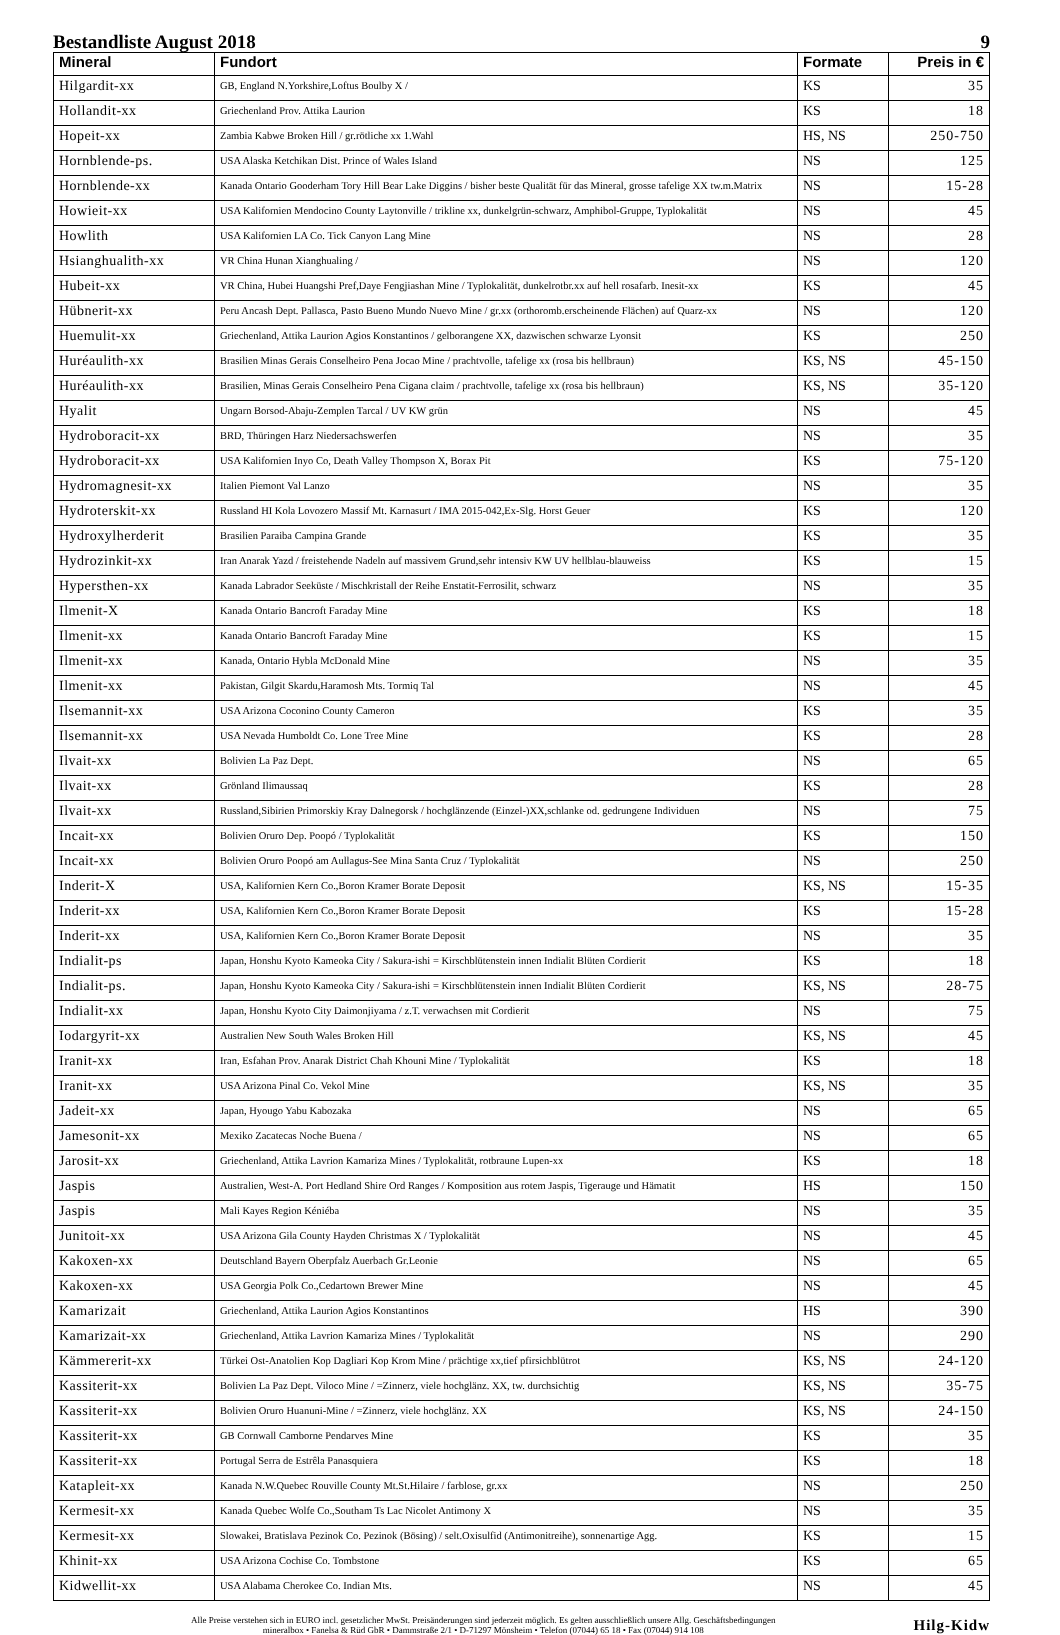Bestandliste August 2018 9
| Mineral | Fundort | Formate | Preis in € |
| --- | --- | --- | --- |
| Hilgardit-xx | GB, England N.Yorkshire,Loftus Boulby X / | KS | 35 |
| Hollandit-xx | Griechenland Prov. Attika Laurion | KS | 18 |
| Hopeit-xx | Zambia Kabwe Broken Hill / gr.rötliche xx 1.Wahl | HS, NS | 250-750 |
| Hornblende-ps. | USA Alaska Ketchikan Dist. Prince of Wales Island | NS | 125 |
| Hornblende-xx | Kanada Ontario Gooderham Tory Hill Bear Lake Diggins / bisher beste Qualität für das Mineral, grosse tafelige XX tw.m.Matrix | NS | 15-28 |
| Howieit-xx | USA Kalifornien Mendocino County Laytonville / trikline xx, dunkelgrün-schwarz, Amphibol-Gruppe, Typlokalität | NS | 45 |
| Howlith | USA Kalifornien LA Co. Tick Canyon Lang Mine | NS | 28 |
| Hsianghualith-xx | VR China Hunan Xianghualing / | NS | 120 |
| Hubeit-xx | VR China, Hubei Huangshi Pref,Daye Fengjiashan Mine / Typlokalität, dunkelrotbr.xx auf hell rosafarb. Inesit-xx | KS | 45 |
| Hübnerit-xx | Peru Ancash Dept. Pallasca, Pasto Bueno Mundo Nuevo Mine / gr.xx (orthoromb.erscheinende Flächen) auf Quarz-xx | NS | 120 |
| Huemulit-xx | Griechenland, Attika Laurion Agios Konstantinos / gelborangene XX, dazwischen schwarze Lyonsit | KS | 250 |
| Huréaulith-xx | Brasilien Minas Gerais Conselheiro Pena Jocao Mine / prachtvolle, tafelige xx (rosa bis hellbraun) | KS, NS | 45-150 |
| Huréaulith-xx | Brasilien, Minas Gerais Conselheiro Pena Cigana claim / prachtvolle, tafelige xx (rosa bis hellbraun) | KS, NS | 35-120 |
| Hyalit | Ungarn Borsod-Abaju-Zemplen Tarcal / UV KW grün | NS | 45 |
| Hydroboracit-xx | BRD, Thüringen Harz Niedersachswerfen | NS | 35 |
| Hydroboracit-xx | USA Kalifornien Inyo Co, Death Valley Thompson X, Borax Pit | KS | 75-120 |
| Hydromagnesit-xx | Italien Piemont Val Lanzo | NS | 35 |
| Hydroterskit-xx | Russland HI Kola Lovozero Massif Mt. Karnasurt / IMA 2015-042,Ex-Slg. Horst Geuer | KS | 120 |
| Hydroxylherderit | Brasilien Paraiba Campina Grande | KS | 35 |
| Hydrozinkit-xx | Iran Anarak Yazd / freistehende Nadeln auf massivem Grund,sehr intensiv KW UV hellblau-blauweiss | KS | 15 |
| Hypersthen-xx | Kanada Labrador Seeküste / Mischkristall der Reihe Enstatit-Ferrosilit, schwarz | NS | 35 |
| Ilmenit-X | Kanada Ontario Bancroft Faraday Mine | KS | 18 |
| Ilmenit-xx | Kanada Ontario Bancroft Faraday Mine | KS | 15 |
| Ilmenit-xx | Kanada, Ontario Hybla McDonald Mine | NS | 35 |
| Ilmenit-xx | Pakistan, Gilgit Skardu,Haramosh Mts. Tormiq Tal | NS | 45 |
| Ilsemannit-xx | USA Arizona Coconino County Cameron | KS | 35 |
| Ilsemannit-xx | USA Nevada Humboldt Co. Lone Tree Mine | KS | 28 |
| Ilvait-xx | Bolivien La Paz Dept. | NS | 65 |
| Ilvait-xx | Grönland Ilimaussaq | KS | 28 |
| Ilvait-xx | Russland,Sibirien Primorskiy Kray Dalnegorsk / hochglänzende (Einzel-)XX,schlanke od. gedrungene Individuen | NS | 75 |
| Incait-xx | Bolivien Oruro Dep. Poopó / Typlokalität | KS | 150 |
| Incait-xx | Bolivien Oruro Poopó am Aullagus-See Mina Santa Cruz / Typlokalität | NS | 250 |
| Inderit-X | USA, Kalifornien Kern Co.,Boron Kramer Borate Deposit | KS, NS | 15-35 |
| Inderit-xx | USA, Kalifornien Kern Co.,Boron Kramer Borate Deposit | KS | 15-28 |
| Inderit-xx | USA, Kalifornien Kern Co.,Boron Kramer Borate Deposit | NS | 35 |
| Indialit-ps | Japan, Honshu Kyoto Kameoka City / Sakura-ishi = Kirschblütenstein innen Indialit Blüten Cordierit | KS | 18 |
| Indialit-ps. | Japan, Honshu Kyoto Kameoka City / Sakura-ishi = Kirschblütenstein innen Indialit Blüten Cordierit | KS, NS | 28-75 |
| Indialit-xx | Japan, Honshu Kyoto City Daimonjiyama / z.T. verwachsen mit Cordierit | NS | 75 |
| Iodargyrit-xx | Australien New South Wales Broken Hill | KS, NS | 45 |
| Iranit-xx | Iran, Esfahan Prov. Anarak District Chah Khouni Mine / Typlokalität | KS | 18 |
| Iranit-xx | USA Arizona Pinal Co. Vekol Mine | KS, NS | 35 |
| Jadeit-xx | Japan, Hyougo Yabu Kabozaka | NS | 65 |
| Jamesonit-xx | Mexiko Zacatecas Noche Buena / | NS | 65 |
| Jarosit-xx | Griechenland, Attika Lavrion Kamariza Mines / Typlokalität, rotbraune Lupen-xx | KS | 18 |
| Jaspis | Australien, West-A. Port Hedland Shire Ord Ranges / Komposition aus rotem Jaspis, Tigerauge und Hämatit | HS | 150 |
| Jaspis | Mali Kayes Region Kéniéba | NS | 35 |
| Junitoit-xx | USA Arizona Gila County Hayden Christmas X / Typlokalität | NS | 45 |
| Kakoxen-xx | Deutschland Bayern Oberpfalz Auerbach Gr.Leonie | NS | 65 |
| Kakoxen-xx | USA Georgia Polk Co.,Cedartown Brewer Mine | NS | 45 |
| Kamarizait | Griechenland, Attika Laurion Agios Konstantinos | HS | 390 |
| Kamarizait-xx | Griechenland, Attika Lavrion Kamariza Mines / Typlokalität | NS | 290 |
| Kämmererit-xx | Türkei Ost-Anatolien Kop Dagliari Kop Krom Mine / prächtige xx,tief pfirsichblütrot | KS, NS | 24-120 |
| Kassiterit-xx | Bolivien La Paz Dept. Viloco Mine / =Zinnerz, viele hochglänz. XX, tw. durchsichtig | KS, NS | 35-75 |
| Kassiterit-xx | Bolivien Oruro Huanuni-Mine / =Zinnerz, viele hochglänz. XX | KS, NS | 24-150 |
| Kassiterit-xx | GB Cornwall Camborne Pendarves Mine | KS | 35 |
| Kassiterit-xx | Portugal Serra de Estrêla Panasquiera | KS | 18 |
| Katapleit-xx | Kanada N.W.Quebec Rouville County Mt.St.Hilaire / farblose, gr.xx | NS | 250 |
| Kermesit-xx | Kanada Quebec Wolfe Co.,Southam Ts Lac Nicolet Antimony X | NS | 35 |
| Kermesit-xx | Slowakei, Bratislava Pezinok Co. Pezinok (Bösing) / selt.Oxisulfid (Antimonitreihe), sonnenartige Agg. | KS | 15 |
| Khinit-xx | USA Arizona Cochise Co. Tombstone | KS | 65 |
| Kidwellit-xx | USA Alabama Cherokee Co. Indian Mts. | NS | 45 |
Alle Preise verstehen sich in EURO incl. gesetzlicher MwSt. Preisänderungen sind jederzeit möglich. Es gelten ausschließlich unsere Allg. Geschäftsbedingungen
mineralbox • Fanelsa & Rüd GbR • Dammstraße 2/1 • D-71297 Mönsheim • Telefon (07044) 65 18 • Fax (07044) 914 108
Hilg-Kidw